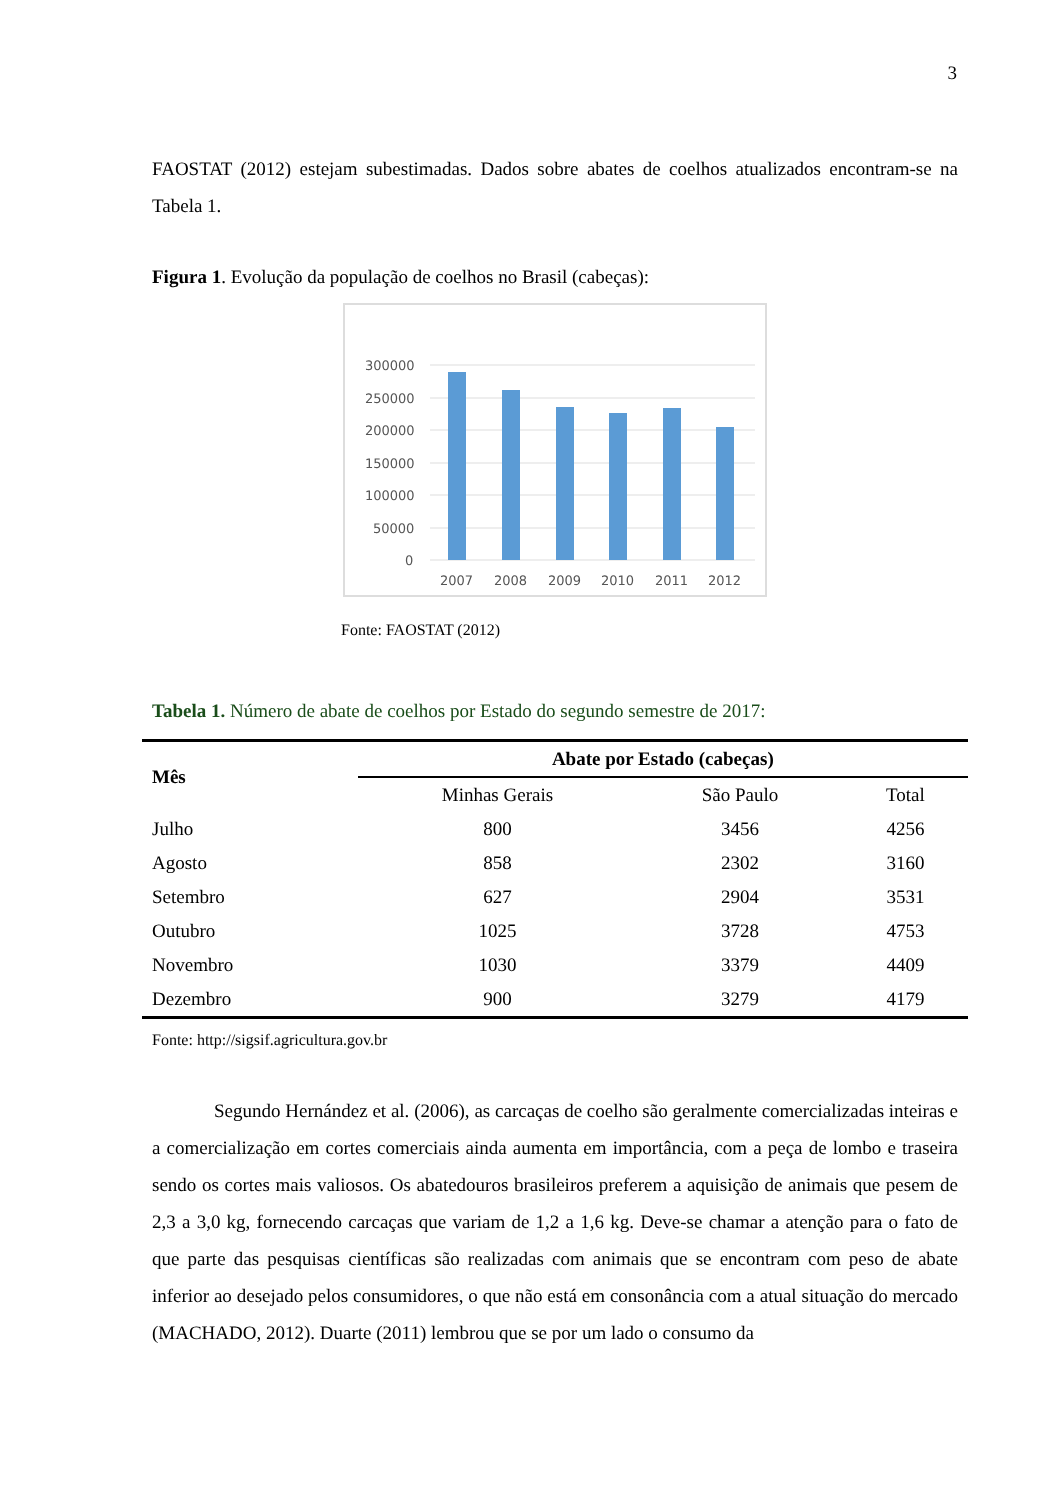3
FAOSTAT (2012) estejam subestimadas. Dados sobre abates de coelhos atualizados encontram-se na Tabela 1.
Figura 1. Evolução da população de coelhos no Brasil (cabeças):
300000
250000
200000
150000
100000
50000
0
2007
2008
2009
2010
2011
2012
Fonte: FAOSTAT (2012)
Tabela 1. Número de abate de coelhos por Estado do segundo semestre de 2017:
| Mês | Abate por Estado (cabeças) | | |
| --- | --- | --- | --- |
| | Minhas Gerais | São Paulo | Total |
| Julho | 800 | 3456 | 4256 |
| Agosto | 858 | 2302 | 3160 |
| Setembro | 627 | 2904 | 3531 |
| Outubro | 1025 | 3728 | 4753 |
| Novembro | 1030 | 3379 | 4409 |
| Dezembro | 900 | 3279 | 4179 |
Fonte: http://sigsif.agricultura.gov.br
Segundo Hernández et al. (2006), as carcaças de coelho são geralmente comercializadas inteiras e a comercialização em cortes comerciais ainda aumenta em importância, com a peça de lombo e traseira sendo os cortes mais valiosos. Os abatedouros brasileiros preferem a aquisição de animais que pesem de 2,3 a 3,0 kg, fornecendo carcaças que variam de 1,2 a 1,6 kg. Deve-se chamar a atenção para o fato de que parte das pesquisas científicas são realizadas com animais que se encontram com peso de abate inferior ao desejado pelos consumidores, o que não está em consonância com a atual situação do mercado (MACHADO, 2012). Duarte (2011) lembrou que se por um lado o consumo da